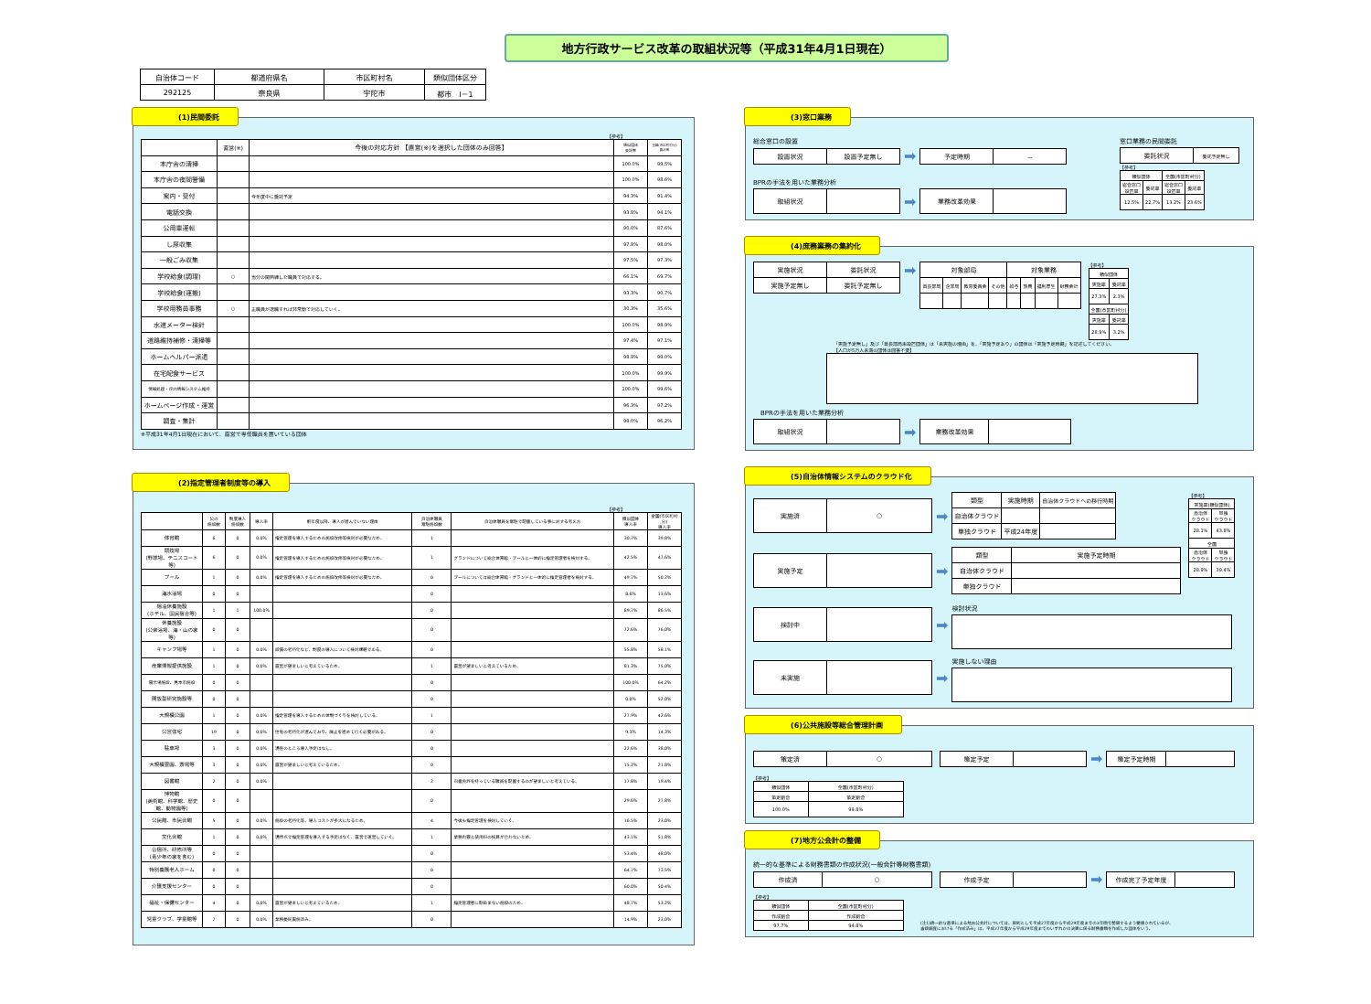地方行政サービス改革の取組状況等（平成31年4月1日現在）
| 自治体コード | 都道府県名 | 市区町村名 | 類似団体区分 |
| 292125 | 奈良県 | 宇陀市 | 都市 Ⅰ－1 |
(1)民間委託
【参考】
| | 直営(※) | 今後の対応方針 【直営(※)を選択した団体のみ回答】 | 類似団体 委託率 | 全国(市区町村分) 委託率 |
| 本庁舎の清掃 | | | 100.0% | 99.5% |
| 本庁舎の夜間警備 | | | 100.0% | 98.6% |
| 案内・受付 | | 今年度中に委託予定 | 94.3% | 91.4% |
| 電話交換 | | | 93.8% | 94.1% |
| 公用車運転 | | | 90.0% | 87.6% |
| し尿収集 | | | 97.8% | 98.0% |
| 一般ごみ収集 | | | 97.5% | 97.3% |
| 学校給食(調理) | ○ | 当分の間熟練した職員で対応する。 | 66.1% | 69.7% |
| 学校給食(運搬) | | | 93.3% | 90.7% |
| 学校用務員事務 | ○ | 正職員が退職すれば非常勤で対応していく。 | 30.3% | 35.6% |
| 水道メーター検針 | | | 100.0% | 98.9% |
| 道路維持補修・清掃等 | | | 97.4% | 97.1% |
| ホームヘルパー派遣 | | | 98.8% | 99.0% |
| 在宅配食サービス | | | 100.0% | 99.9% |
| 情報処理・庁内情報システム維持 | | | 100.0% | 99.6% |
| ホームページ作成・運営 | | | 96.3% | 97.2% |
| 調査・集計 | | | 98.0% | 96.2% |
※平成31年4月1日現在において、直営で専任職員を置いている団体
(2)指定管理者制度等の導入
【参考】
| | 公の 施設数 | 制度導入 施設数 | 導入率 | 前年度以降、導入が進んでいない理由 | 自治体職員 常駐施設数 | 自治体職員を常駐で配置している事に対する考え方 | 類似団体 導入率 | 全国(市区町村分) 導入率 |
| 体育館 | 6 | 0 | 0.0% | 指定管理を導入するための施設改修等検討が必要なため。 | 1 | | 30.7% | 39.8% |
| 競技場 (野球場、テニスコート等) | 6 | 0 | 0.0% | 指定管理を導入するための施設改修等検討が必要なため。 | 1 | グランドについて総合体育館・プールと一体的に指定管理者を検討する。 | 42.5% | 47.6% |
| プール | 1 | 0 | 0.0% | 指定管理を導入するための施設改修等検討が必要なため。 | 0 | プールについては総合体育館・グランドと一体的に指定管理者を検討する。 | 49.7% | 50.2% |
| 海水浴場 | 0 | 0 | | | 0 | | 8.6% | 13.6% |
| 宿泊休養施設 (ホテル、国民宿舎等) | 1 | 1 | 100.0% | | 0 | | 89.7% | 86.5% |
| 休養施設 (公衆浴場、海・山の家等) | 0 | 0 | | | 0 | | 72.6% | 76.0% |
| キャンプ場等 | 1 | 0 | 0.0% | 設備の老朽化など、制度の導入について検討課題である。 | 0 | | 55.8% | 58.1% |
| 産業情報提供施設 | 1 | 0 | 0.0% | 直営が望ましいと考えているため。 | 1 | 直営が望ましいと考えているため。 | 81.3% | 75.0% |
| 展示場施設、見本市施設 | 0 | 0 | | | 0 | | 100.0% | 64.2% |
| 開放型研究施設等 | 0 | 0 | | | 0 | | 0.0% | 52.0% |
| 大規模公園 | 1 | 0 | 0.0% | 指定管理を導入するための体制づくりを検討している。 | 1 | | 27.9% | 42.6% |
| 公営住宅 | 19 | 0 | 0.0% | 住宅の老朽化が進んでおり、廃止を進めて行く必要がある。 | 0 | | 9.3% | 14.3% |
| 駐車場 | 3 | 0 | 0.0% | 現在のところ導入予定はなし。 | 0 | | 22.6% | 38.0% |
| 大規模霊園、斎場等 | 3 | 0 | 0.0% | 直営が望ましいと考えているため。 | 0 | | 15.2% | 21.8% |
| 図書館 | 2 | 0 | 0.0% | | 2 | 司書免許を持っている職員を配置するのが望ましいと考えている。 | 17.8% | 19.4% |
| 博物館 (美術館、科学館、歴史館、動物園等) | 0 | 0 | | | 0 | | 29.6% | 27.8% |
| 公民館、市民会館 | 5 | 0 | 0.0% | 施設の老朽化等、導入コストが多大になるため。 | 4 | 今後も指定管理を検討していく。 | 16.5% | 23.0% |
| 文化会館 | 1 | 0 | 0.0% | 現時点で指定管理を導入する予定はなく、直営で運営していく。 | 1 | 業務内容と使用料の採算が合わないため。 | 43.1% | 51.8% |
| 合宿所、研修所等 (青少年の家を含む) | 0 | 0 | | | 0 | | 53.4% | 48.0% |
| 特別養護老人ホーム | 0 | 0 | | | 0 | | 64.7% | 73.5% |
| 介護支援センター | 0 | 0 | | | 0 | | 60.0% | 50.4% |
| 福祉・保健センター | 4 | 0 | 0.0% | 直営が望ましいと考えているため。 | 1 | 指定管理者に馴染まない施設のため。 | 48.7% | 53.2% |
| 児童クラブ、学童館等 | 7 | 0 | 0.0% | 業務委託実施済み。 | 0 | | 14.9% | 23.0% |
(3)窓口業務
総合窓口の設置
| 設置状況 | 設置予定無し |
➡
| 予定時期 | － |
BPRの手法を用いた業務分析
| 取組状況 | |
➡
| 業務改革効果 | |
窓口業務の民間委託
| 委託状況 | 委託予定無し |
【参考】
| 類似団体 | | 全国(市区町村分) | |
| 総合窓口 設置率 | 委託率 | 総合窓口 設置率 | 委託率 |
| 12.5% | 22.7% | 13.2% | 23.6% |
(4)庶務業務の集約化
| 実施状況 | 委託状況 |
| 実施予定無し | 委託予定無し |
➡
| 対象部局 | | | | 対象業務 | | | |
| 首長部局 | 企業局 | 教育委員会 | その他 | 給与 | 旅費 | 福利厚生 | 財務会計 |
【参考】
| 類似団体 | |
| 実施率 | 委託率 |
| 27.3% | 2.3% |
| 全国(市区町村分) | |
| 実施率 | 委託率 |
| 28.9% | 3.2% |
「実施予定無し」及び「首長部局未設置団体」は「未実施の理由」を、「実施予定あり」の団体は「実施予定時期」を記述してください。
【人口が5万人未満の団体は回答不要】
BPRの手法を用いた業務分析
| 取組状況 | |
➡
| 業務改革効果 | |
(5)自治体情報システムのクラウド化
| 実施済 | ○ |
➡
| 類型 | 実施時期 | 自治体クラウドへの移行時期 |
| 自治体クラウド | | |
| 単独クラウド | 平成24年度 | |
| 実施予定 | |
➡
| 類型 | 実施予定時期 |
| 自治体クラウド | |
| 単独クラウド | |
【参考】
| 実施率(類似団体) | |
| 自治体 クラウド | 単独 クラウド |
| 28.1% | 43.8% |
| 全国 | |
| 自治体 クラウド | 単独 クラウド |
| 28.9% | 39.4% |
| 検討中 | |
➡
検討状況
| 未実施 | |
➡
実施しない理由
(6)公共施設等総合管理計画
| 策定済 | ○ |
| 策定予定 | |
➡
| 策定予定時期 | |
【参考】
| 類似団体 | 全国(市区町村分) |
| 策定割合 | 策定割合 |
| 100.0% | 99.8% |
(7)地方公会計の整備
統一的な基準による財務書類の作成状況(一般会計等財務書類)
| 作成済 | ○ |
| 作成予定 | |
➡
| 作成完了予定年度 | |
【参考】
| 類似団体 | 全国(市区町村分) |
| 作成割合 | 作成割合 |
| 97.7% | 94.8% |
(注1)統一的な基準による地方公会計については、原則として平成27年度から平成29年度までの3年間で整備するよう要請されているが、
当該調査における「作成済み」は、平成27年度から平成29年度までのいずれかの決算に係る財務書類を作成した団体をいう。